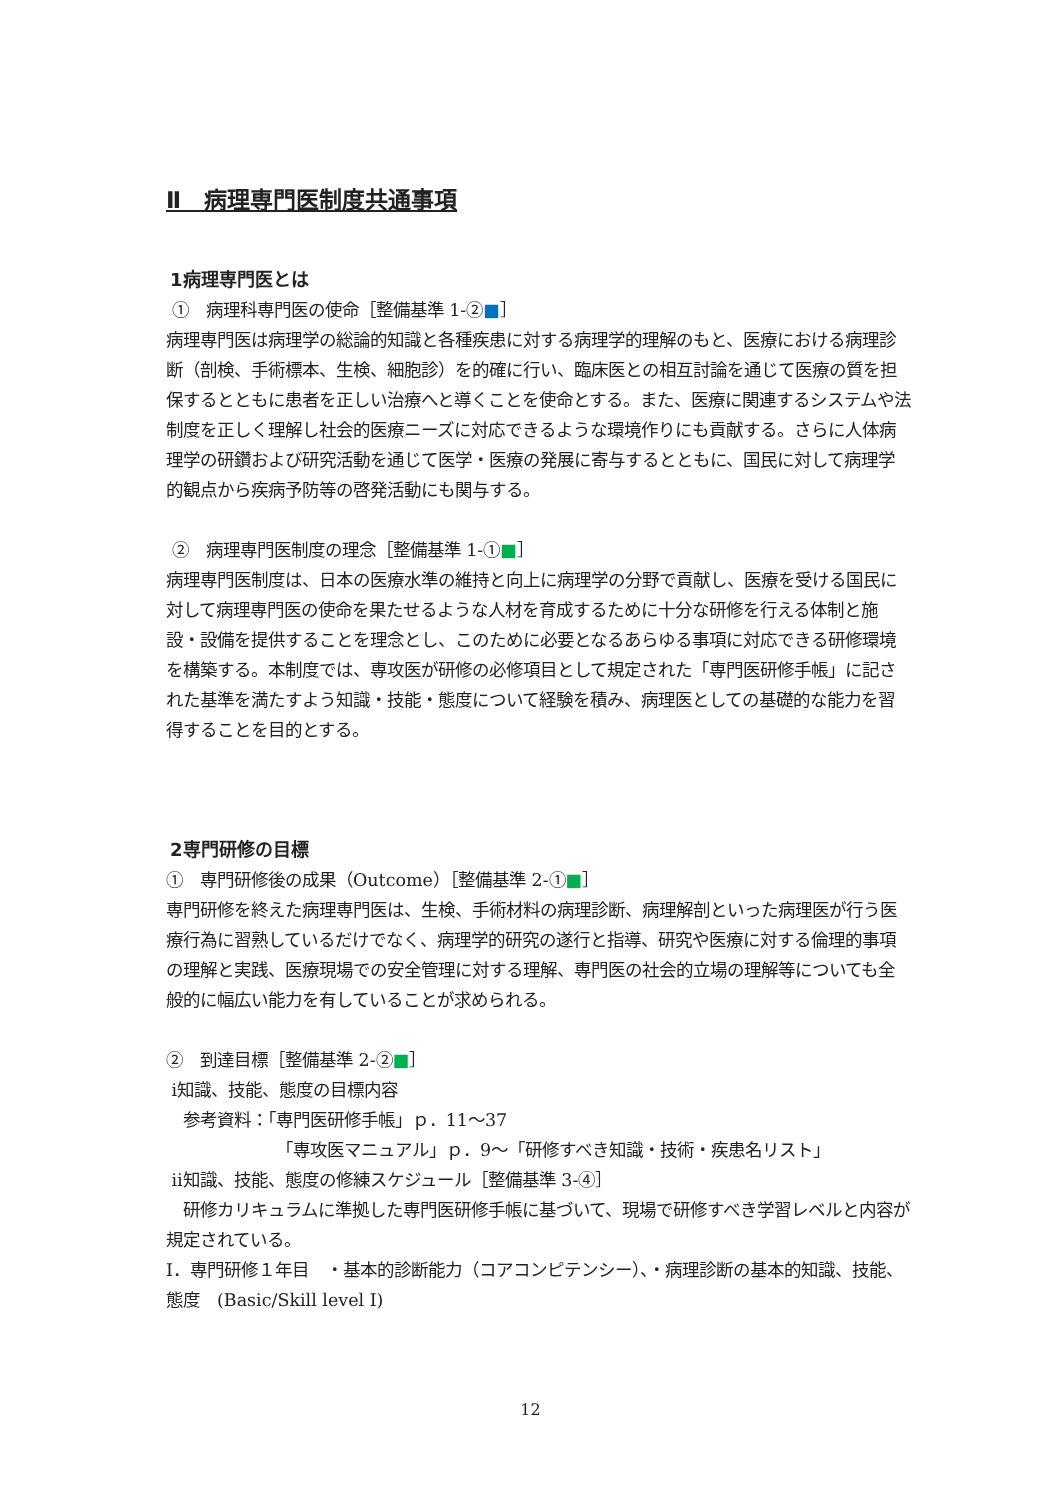Ⅱ　病理専門医制度共通事項
1病理専門医とは
①　病理科専門医の使命［整備基準 1-②■］
病理専門医は病理学の総論的知識と各種疾患に対する病理学的理解のもと、医療における病理診断（剖検、手術標本、生検、細胞診）を的確に行い、臨床医との相互討論を通じて医療の質を担保するとともに患者を正しい治療へと導くことを使命とする。また、医療に関連するシステムや法制度を正しく理解し社会的医療ニーズに対応できるような環境作りにも貢献する。さらに人体病理学の研鑽および研究活動を通じて医学・医療の発展に寄与するとともに、国民に対して病理学的観点から疾病予防等の啓発活動にも関与する。
②　病理専門医制度の理念［整備基準 1-①■］
病理専門医制度は、日本の医療水準の維持と向上に病理学の分野で貢献し、医療を受ける国民に対して病理専門医の使命を果たせるような人材を育成するために十分な研修を行える体制と施設・設備を提供することを理念とし、このために必要となるあらゆる事項に対応できる研修環境を構築する。本制度では、専攻医が研修の必修項目として規定された「専門医研修手帳」に記された基準を満たすよう知識・技能・態度について経験を積み、病理医としての基礎的な能力を習得することを目的とする。
2専門研修の目標
①　専門研修後の成果（Outcome）［整備基準 2-①■］
専門研修を終えた病理専門医は、生検、手術材料の病理診断、病理解剖といった病理医が行う医療行為に習熟しているだけでなく、病理学的研究の遂行と指導、研究や医療に対する倫理的事項の理解と実践、医療現場での安全管理に対する理解、専門医の社会的立場の理解等についても全般的に幅広い能力を有していることが求められる。
②　到達目標［整備基準 2-②■］
ⅰ知識、技能、態度の目標内容
参考資料：「専門医研修手帳」ｐ．11～37
「専攻医マニュアル」ｐ．9～「研修すべき知識・技術・疾患名リスト」
ⅱ知識、技能、態度の修練スケジュール［整備基準 3-④］
研修カリキュラムに準拠した専門医研修手帳に基づいて、現場で研修すべき学習レベルと内容が規定されている。
Ⅰ．専門研修１年目　・基本的診断能力（コアコンピテンシー）、・病理診断の基本的知識、技能、態度　(Basic/Skill level Ⅰ)
12